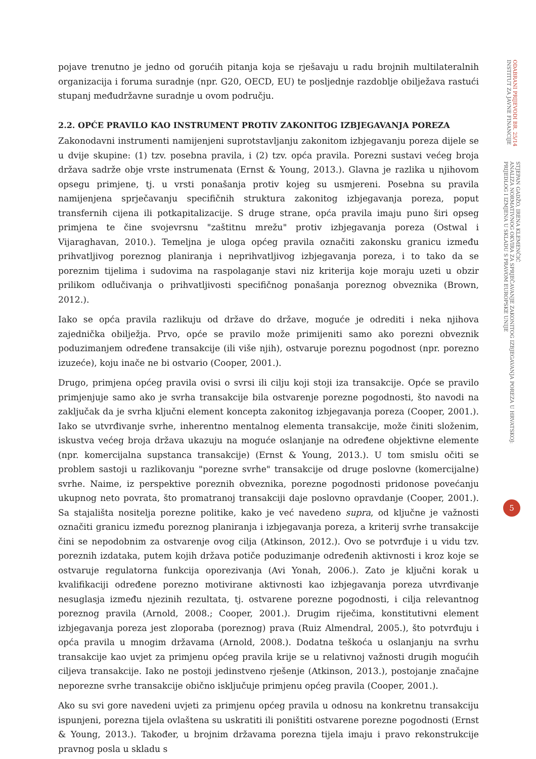pojave trenutno je jedno od gorućih pitanja koja se rješavaju u radu brojnih multilateralnih organizacija i foruma suradnje (npr. G20, OECD, EU) te posljednje razdoblje obilježava rastući stupanj međudržavne suradnje u ovom području.
2.2. OPĆE PRAVILO KAO INSTRUMENT PROTIV ZAKONITOG IZBJEGAVANJA POREZA
Zakonodavni instrumenti namijenjeni suprotstavljanju zakonitom izbjegavanju poreza dijele se u dvije skupine: (1) tzv. posebna pravila, i (2) tzv. opća pravila. Porezni sustavi većeg broja država sadrže obje vrste instrumenata (Ernst & Young, 2013.). Glavna je razlika u njihovom opsegu primjene, tj. u vrsti ponašanja protiv kojeg su usmjereni. Posebna su pravila namijenjena sprječavanju specifičnih struktura zakonitog izbjegavanja poreza, poput transfernih cijena ili potkapitalizacije. S druge strane, opća pravila imaju puno širi opseg primjena te čine svojevrsnu "zaštitnu mrežu" protiv izbjegavanja poreza (Ostwal i Vijaraghavan, 2010.). Temeljna je uloga općeg pravila označiti zakonsku granicu između prihvatljivog poreznog planiranja i neprihvatljivog izbjegavanja poreza, i to tako da se poreznim tijelima i sudovima na raspolaganje stavi niz kriterija koje moraju uzeti u obzir prilikom odlučivanja o prihvatljivosti specifičnog ponašanja poreznog obveznika (Brown, 2012.).
Iako se opća pravila razlikuju od države do države, moguće je odrediti i neka njihova zajednička obilježja. Prvo, opće se pravilo može primijeniti samo ako porezni obveznik poduzimanjem određene transakcije (ili više njih), ostvaruje poreznu pogodnost (npr. porezno izuzeće), koju inače ne bi ostvario (Cooper, 2001.).
Drugo, primjena općeg pravila ovisi o svrsi ili cilju koji stoji iza transakcije. Opće se pravilo primjenjuje samo ako je svrha transakcije bila ostvarenje porezne pogodnosti, što navodi na zaključak da je svrha ključni element koncepta zakonitog izbjegavanja poreza (Cooper, 2001.). Iako se utvrđivanje svrhe, inherentno mentalnog elementa transakcije, može činiti složenim, iskustva većeg broja država ukazuju na moguće oslanjanje na određene objektivne elemente (npr. komercijalna supstanca transakcije) (Ernst & Young, 2013.). U tom smislu očiti se problem sastoji u razlikovanju "porezne svrhe" transakcije od druge poslovne (komercijalne) svrhe. Naime, iz perspektive poreznih obveznika, porezne pogodnosti pridonose povećanju ukupnog neto povrata, što promatranoj transakciji daje poslovno opravdanje (Cooper, 2001.). Sa stajališta nositelja porezne politike, kako je već navedeno supra, od ključne je važnosti označiti granicu između poreznog planiranja i izbjegavanja poreza, a kriterij svrhe transakcije čini se nepodobnim za ostvarenje ovog cilja (Atkinson, 2012.). Ovo se potvrđuje i u vidu tzv. poreznih izdataka, putem kojih država potiče poduzimanje određenih aktivnosti i kroz koje se ostvaruje regulatorna funkcija oporezivanja (Avi Yonah, 2006.). Zato je ključni korak u kvalifikaciji određene porezno motivirane aktivnosti kao izbjegavanja poreza utvrđivanje nesuglasja između njezinih rezultata, tj. ostvarene porezne pogodnosti, i cilja relevantnog poreznog pravila (Arnold, 2008.; Cooper, 2001.). Drugim riječima, konstitutivni element izbjegavanja poreza jest zloporaba (poreznog) prava (Ruiz Almendral, 2005.), što potvrđuju i opća pravila u mnogim državama (Arnold, 2008.). Dodatna teškoća u oslanjanju na svrhu transakcije kao uvjet za primjenu općeg pravila krije se u relativnoj važnosti drugih mogućih ciljeva transakcije. Iako ne postoji jedinstveno rješenje (Atkinson, 2013.), postojanje značajne neporezne svrhe transakcije obično isključuje primjenu općeg pravila (Cooper, 2001.).
Ako su svi gore navedeni uvjeti za primjenu općeg pravila u odnosu na konkretnu transakciju ispunjeni, porezna tijela ovlaštena su uskratiti ili poništiti ostvarene porezne pogodnosti (Ernst & Young, 2013.). Također, u brojnim državama porezna tijela imaju i pravo rekonstrukcije pravnog posla u skladu s
ODABRANI PRIJEVODI BR. 25/14
INSTITUT ZA JAVNE FINANCIJE
STJEPAN GADŽO, IRENA KLEMENČIĆ
ANALIZA NORMATIVNOG OKVIRA ZA SPRJEČAVANJE ZAKONITOG IZBJEGAVANJA POREZA U HRVATSKOJ:
PRIJEDLOG I IZMJENA U SKLADU S PRAVOM EUROPSKE UNIJE
5